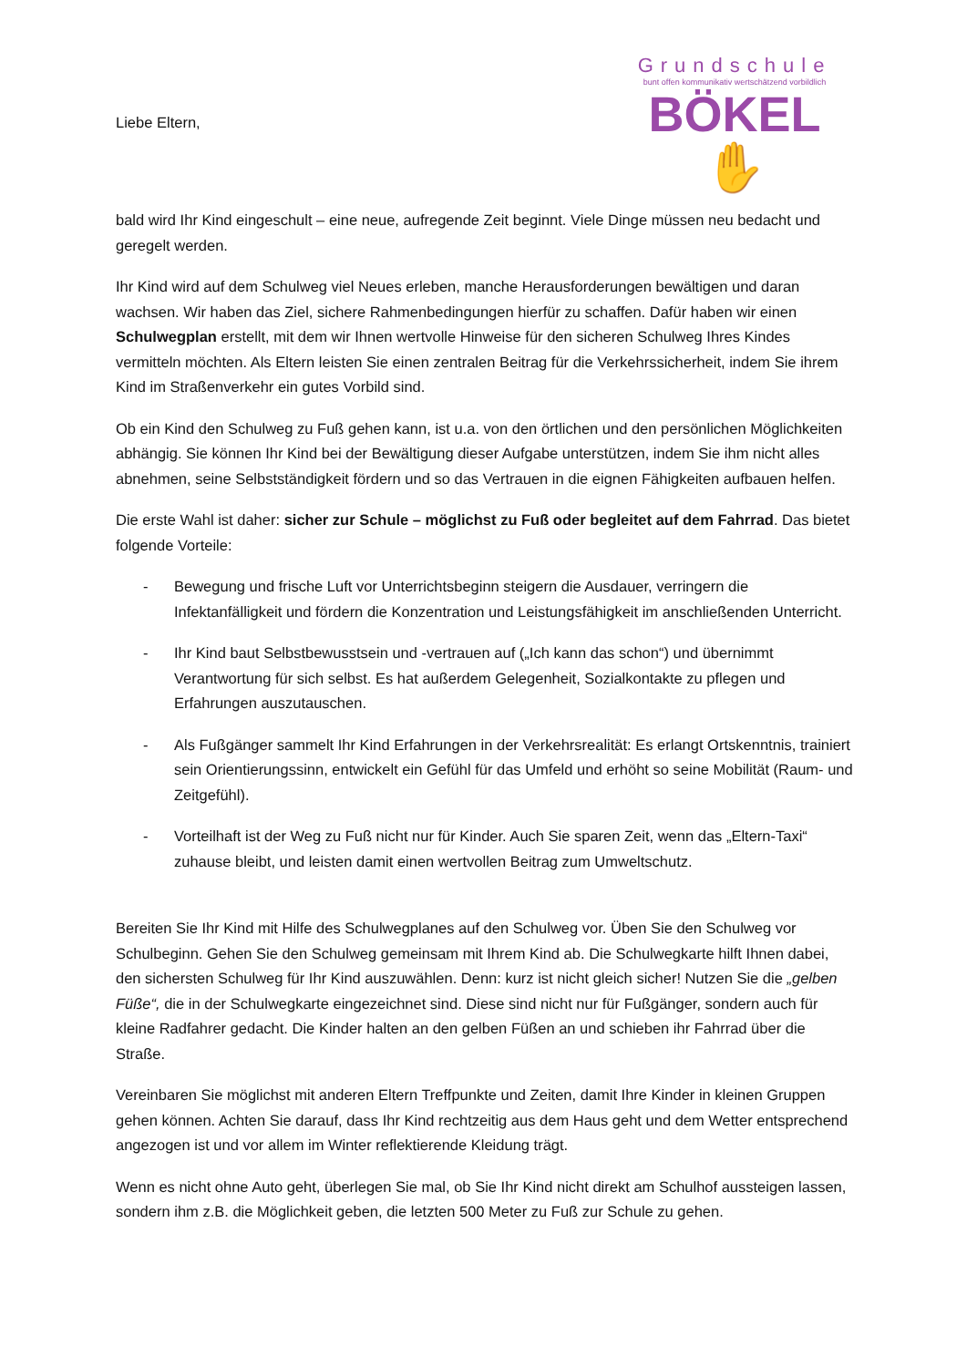Liebe Eltern,
Grundschule
bunt offen kommunikativ wertschätzend vorbildlich
BÖKEL ✋
bald wird Ihr Kind eingeschult – eine neue, aufregende Zeit beginnt. Viele Dinge müssen neu bedacht und geregelt werden.
Ihr Kind wird auf dem Schulweg viel Neues erleben, manche Herausforderungen bewältigen und daran wachsen. Wir haben das Ziel, sichere Rahmenbedingungen hierfür zu schaffen. Dafür haben wir einen Schulwegplan erstellt, mit dem wir Ihnen wertvolle Hinweise für den sicheren Schulweg Ihres Kindes vermitteln möchten. Als Eltern leisten Sie einen zentralen Beitrag für die Verkehrssicherheit, indem Sie ihrem Kind im Straßenverkehr ein gutes Vorbild sind.
Ob ein Kind den Schulweg zu Fuß gehen kann, ist u.a. von den örtlichen und den persönlichen Möglichkeiten abhängig. Sie können Ihr Kind bei der Bewältigung dieser Aufgabe unterstützen, indem Sie ihm nicht alles abnehmen, seine Selbstständigkeit fördern und so das Vertrauen in die eignen Fähigkeiten aufbauen helfen.
Die erste Wahl ist daher: sicher zur Schule – möglichst zu Fuß oder begleitet auf dem Fahrrad. Das bietet folgende Vorteile:
- Bewegung und frische Luft vor Unterrichtsbeginn steigern die Ausdauer, verringern die Infektanfälligkeit und fördern die Konzentration und Leistungsfähigkeit im anschließenden Unterricht.
- Ihr Kind baut Selbstbewusstsein und -vertrauen auf („Ich kann das schon“) und übernimmt Verantwortung für sich selbst. Es hat außerdem Gelegenheit, Sozialkontakte zu pflegen und Erfahrungen auszutauschen.
- Als Fußgänger sammelt Ihr Kind Erfahrungen in der Verkehrsrealität: Es erlangt Ortskenntnis, trainiert sein Orientierungssinn, entwickelt ein Gefühl für das Umfeld und erhöht so seine Mobilität (Raum- und Zeitgefühl).
- Vorteilhaft ist der Weg zu Fuß nicht nur für Kinder. Auch Sie sparen Zeit, wenn das „Eltern-Taxi“ zuhause bleibt, und leisten damit einen wertvollen Beitrag zum Umweltschutz.
Bereiten Sie Ihr Kind mit Hilfe des Schulwegplanes auf den Schulweg vor. Üben Sie den Schulweg vor Schulbeginn. Gehen Sie den Schulweg gemeinsam mit Ihrem Kind ab. Die Schulwegkarte hilft Ihnen dabei, den sichersten Schulweg für Ihr Kind auszuwählen. Denn: kurz ist nicht gleich sicher! Nutzen Sie die „gelben Füße“, die in der Schulwegkarte eingezeichnet sind. Diese sind nicht nur für Fußgänger, sondern auch für kleine Radfahrer gedacht. Die Kinder halten an den gelben Füßen an und schieben ihr Fahrrad über die Straße.
Vereinbaren Sie möglichst mit anderen Eltern Treffpunkte und Zeiten, damit Ihre Kinder in kleinen Gruppen gehen können. Achten Sie darauf, dass Ihr Kind rechtzeitig aus dem Haus geht und dem Wetter entsprechend angezogen ist und vor allem im Winter reflektierende Kleidung trägt.
Wenn es nicht ohne Auto geht, überlegen Sie mal, ob Sie Ihr Kind nicht direkt am Schulhof aussteigen lassen, sondern ihm z.B. die Möglichkeit geben, die letzten 500 Meter zu Fuß zur Schule zu gehen.